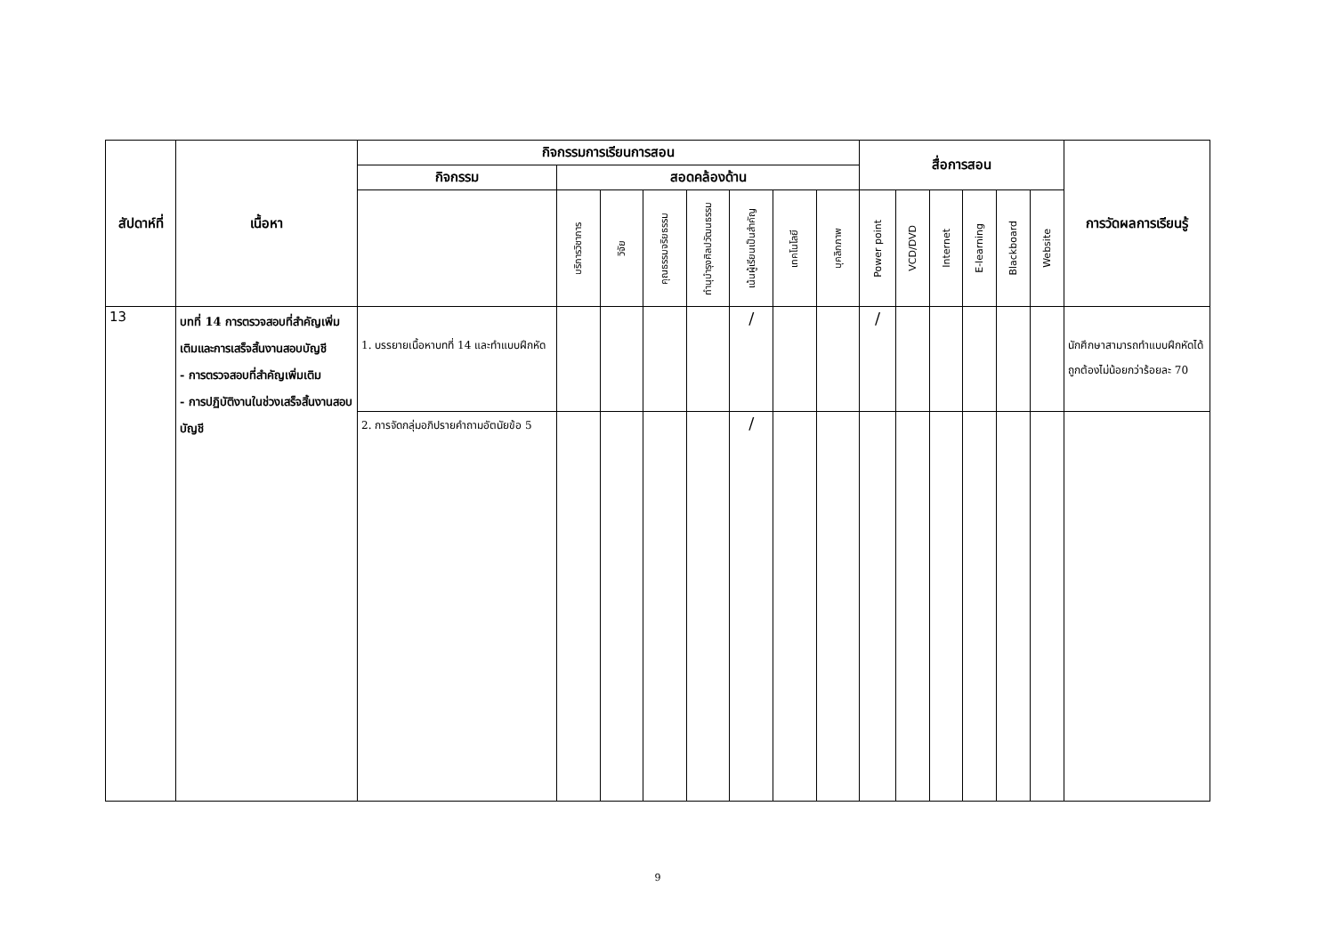| สัปดาห์ที่ | เนื้อหา | กิจกรรมการเรียนการสอน | | | | | | | | สื่อการสอน | | | | | | การวัดผลการเรียนรู้ |
| --- | --- | --- | --- | --- | --- | --- | --- | --- | --- | --- | --- | --- | --- | --- | --- | --- |
| | | กิจกรรม | สอดคล้องด้าน | | | | | | | | | | | | | |
| | | | บริการวิชาการ | วิจัย | คุณธรรมจริยธรรม | ทำนุบำรุงศิลปวัฒนธรรม | เน้นผู้เรียนเป็นสำคัญ | เทคโนโลยี | บุคลิกภาพ | Power point | VCD/DVD | Internet | E-learning | Blackboard | Website | |
| 13 | บทที่ 14 การตรวจสอบที่สำคัญเพิ่มเติมและการเสร็จสิ้นงานสอบบัญชี - การตรวจสอบที่สำคัญเพิ่มเติม - การปฏิบัติงานในช่วงเสร็จสิ้นงานสอบบัญชี | 1. บรรยายเนื้อหาบทที่ 14 และทำแบบฝึกหัด | | | | | / | | | / | | | | | | นักศึกษาสามารถทำแบบฝึกหัดได้ถูกต้องไม่น้อยกว่าร้อยละ 70 |
| | | 2. การจัดกลุ่มอภิปรายคำถามอัตนัยข้อ 5 | | | | | / | | | | | | | | | |
9